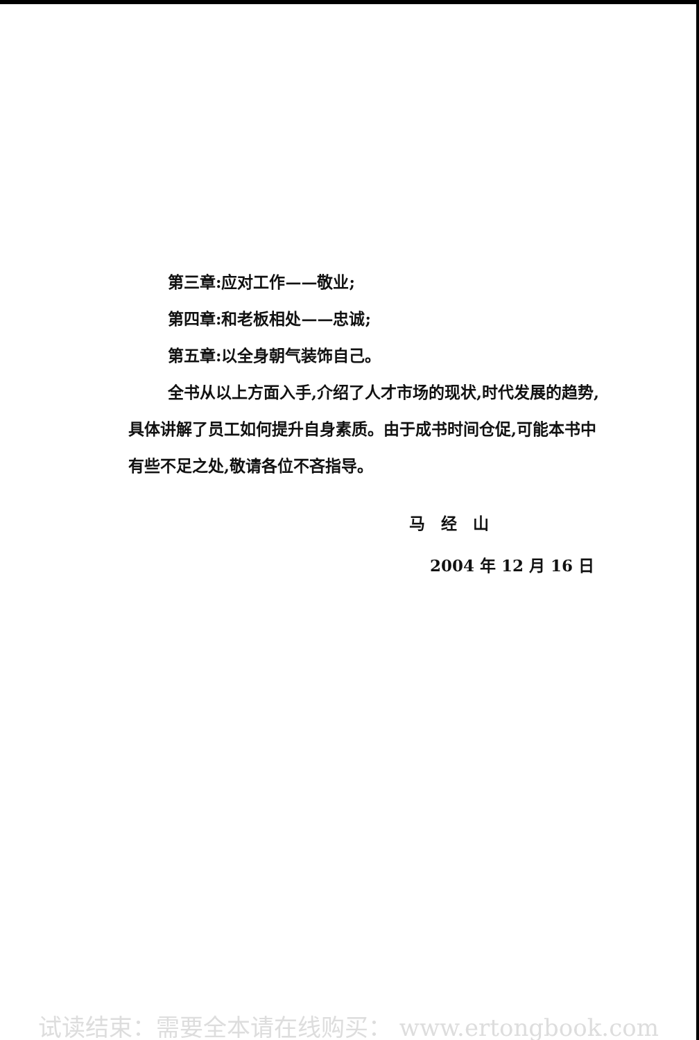第三章:应对工作——敬业;
第四章:和老板相处——忠诚;
第五章:以全身朝气装饰自己。
全书从以上方面入手,介绍了人才市场的现状,时代发展的趋势,具体讲解了员工如何提升自身素质。由于成书时间仓促,可能本书中有些不足之处,敬请各位不吝指导。
马　经　山
2004 年 12 月 16 日
试读结束：需要全本请在线购买： www.ertongbook.com